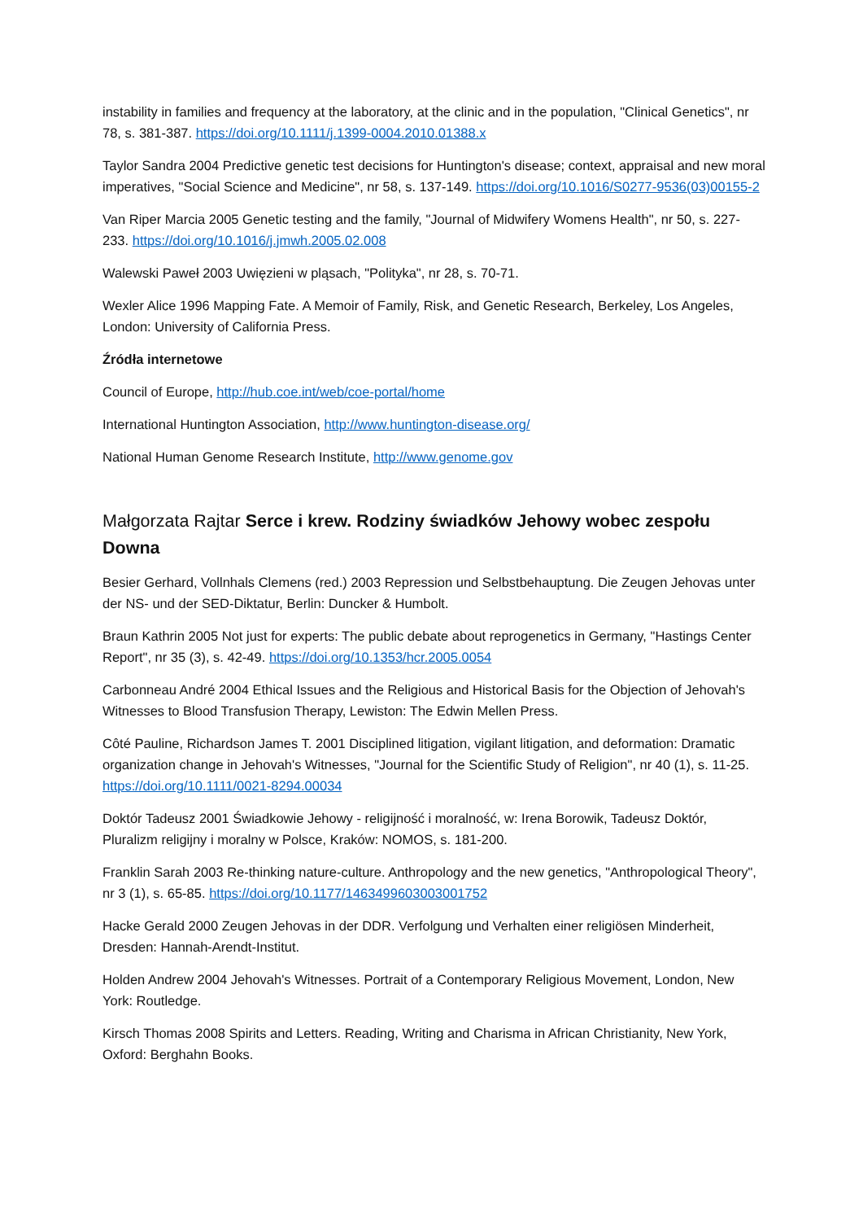instability in families and frequency at the laboratory, at the clinic and in the population, "Clinical Genetics", nr 78, s. 381-387. https://doi.org/10.1111/j.1399-0004.2010.01388.x
Taylor Sandra 2004 Predictive genetic test decisions for Huntington's disease; context, appraisal and new moral imperatives, "Social Science and Medicine", nr 58, s. 137-149. https://doi.org/10.1016/S0277-9536(03)00155-2
Van Riper Marcia 2005 Genetic testing and the family, "Journal of Midwifery Womens Health", nr 50, s. 227-233. https://doi.org/10.1016/j.jmwh.2005.02.008
Walewski Paweł 2003 Uwięzieni w pląsach, "Polityka", nr 28, s. 70-71.
Wexler Alice 1996 Mapping Fate. A Memoir of Family, Risk, and Genetic Research, Berkeley, Los Angeles, London: University of California Press.
Źródła internetowe
Council of Europe, http://hub.coe.int/web/coe-portal/home
International Huntington Association, http://www.huntington-disease.org/
National Human Genome Research Institute, http://www.genome.gov
Małgorzata Rajtar Serce i krew. Rodziny świadków Jehowy wobec zespołu Downa
Besier Gerhard, Vollnhals Clemens (red.) 2003 Repression und Selbstbehauptung. Die Zeugen Jehovas unter der NS- und der SED-Diktatur, Berlin: Duncker & Humbolt.
Braun Kathrin 2005 Not just for experts: The public debate about reprogenetics in Germany, "Hastings Center Report", nr 35 (3), s. 42-49. https://doi.org/10.1353/hcr.2005.0054
Carbonneau André 2004 Ethical Issues and the Religious and Historical Basis for the Objection of Jehovah's Witnesses to Blood Transfusion Therapy, Lewiston: The Edwin Mellen Press.
Côté Pauline, Richardson James T. 2001 Disciplined litigation, vigilant litigation, and deformation: Dramatic organization change in Jehovah's Witnesses, "Journal for the Scientific Study of Religion", nr 40 (1), s. 11-25. https://doi.org/10.1111/0021-8294.00034
Doktór Tadeusz 2001 Świadkowie Jehowy - religijność i moralność, w: Irena Borowik, Tadeusz Doktór, Pluralizm religijny i moralny w Polsce, Kraków: NOMOS, s. 181-200.
Franklin Sarah 2003 Re-thinking nature-culture. Anthropology and the new genetics, "Anthropological Theory", nr 3 (1), s. 65-85. https://doi.org/10.1177/1463499603003001752
Hacke Gerald 2000 Zeugen Jehovas in der DDR. Verfolgung und Verhalten einer religiösen Minderheit, Dresden: Hannah-Arendt-Institut.
Holden Andrew 2004 Jehovah's Witnesses. Portrait of a Contemporary Religious Movement, London, New York: Routledge.
Kirsch Thomas 2008 Spirits and Letters. Reading, Writing and Charisma in African Christianity, New York, Oxford: Berghahn Books.